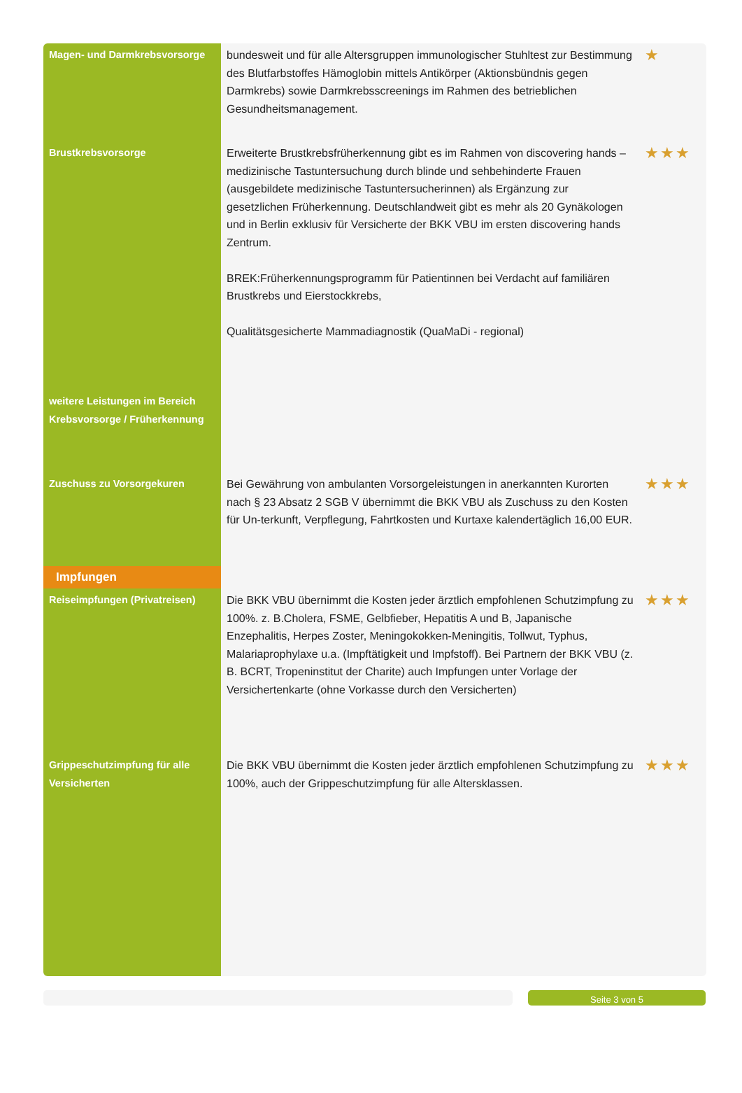| Magen- und Darmkrebsvorsorge | bundesweit und für alle Altersgruppen immunologischer Stuhltest zur Bestimmung des Blutfarbstoffes Hämoglobin mittels Antikörper (Aktionsbündnis gegen Darmkrebs) sowie Darmkrebsscreenings im Rahmen des betrieblichen Gesundheitsmanagement. | ★ |
| Brustkrebsvorsorge | Erweiterte Brustkrebsfrüherkennung gibt es im Rahmen von discovering hands – medizinische Tastuntersuchung durch blinde und sehbehinderte Frauen (ausgebildete medizinische Tastuntersucherinnen) als Ergänzung zur gesetzlichen Früherkennung. Deutschlandweit gibt es mehr als 20 Gynäkologen und in Berlin exklusiv für Versicherte der BKK VBU im ersten discovering hands Zentrum. BREK:Früherkennungsprogramm für Patientinnen bei Verdacht auf familiären Brustkrebs und Eierstockkrebs, Qualitätsgesicherte Mammadiagnostik (QuaMaDi - regional) | ★★★ |
| weitere Leistungen im Bereich Krebsvorsorge / Früherkennung | | |
| Zuschuss zu Vorsorgekuren | Bei Gewährung von ambulanten Vorsorgeleistungen in anerkannten Kurorten nach § 23 Absatz 2 SGB V übernimmt die BKK VBU als Zuschuss zu den Kosten für Un-terkunft, Verpflegung, Fahrtkosten und Kurtaxe kalendertäglich 16,00 EUR. | ★★★ |
| Impfungen | | |
| Reiseimpfungen (Privatreisen) | Die BKK VBU übernimmt die Kosten jeder ärztlich empfohlenen Schutzimpfung zu 100%. z. B.Cholera, FSME, Gelbfieber, Hepatitis A und B, Japanische Enzephalitis, Herpes Zoster, Meningokokken-Meningitis, Tollwut, Typhus, Malariaprophylaxe u.a. (Impftätigkeit und Impfstoff). Bei Partnern der BKK VBU (z. B. BCRT, Tropeninstitut der Charite) auch Impfungen unter Vorlage der Versichertenkarte (ohne Vorkasse durch den Versicherten) | ★★★ |
| Grippeschutzimpfung für alle Versicherten | Die BKK VBU übernimmt die Kosten jeder ärztlich empfohlenen Schutzimpfung zu 100%, auch der Grippeschutzimpfung für alle Altersklassen. | ★★★ |
Seite 3 von 5